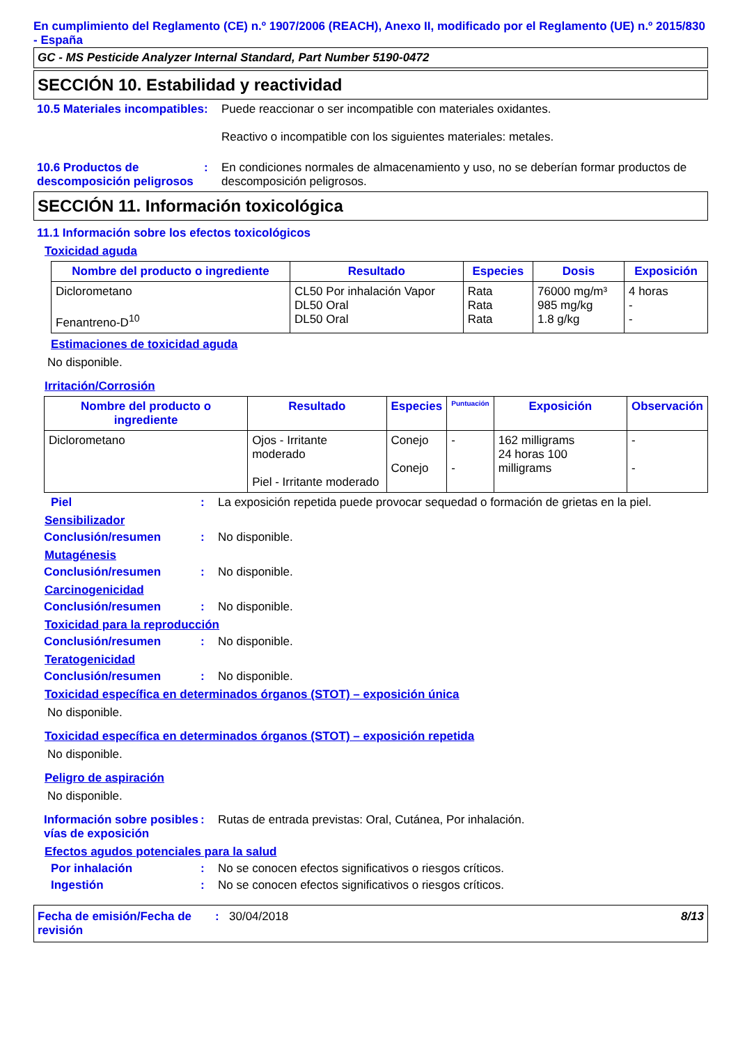En cumplimiento del Reglamento (CE) n.º 1907/2006 (REACH), Anexo II, modificado por el Reglamento (UE) n.º 2015/830 - España
GC - MS Pesticide Analyzer Internal Standard, Part Number 5190-0472
SECCIÓN 10. Estabilidad y reactividad
10.5 Materiales incompatibles
: Puede reaccionar o ser incompatible con materiales oxidantes.
Reactivo o incompatible con los siguientes materiales: metales.
10.6 Productos de descomposición peligrosos
: En condiciones normales de almacenamiento y uso, no se deberían formar productos de descomposición peligrosos.
SECCIÓN 11. Información toxicológica
11.1 Información sobre los efectos toxicológicos
Toxicidad aguda
| Nombre del producto o ingrediente | Resultado | Especies | Dosis | Exposición |
| --- | --- | --- | --- | --- |
| Diclorometano Fenantreno-D<sup>10</sup> | CL50 Por inhalación Vapor DL50 Oral DL50 Oral | Rata Rata Rata | 76000 mg/m³ 985 mg/kg 1.8 g/kg | 4 horas - - |
Estimaciones de toxicidad aguda
No disponible.
Irritación/Corrosión
| Nombre del producto o ingrediente | Resultado | Especies | Puntuación | Exposición | Observación |
| --- | --- | --- | --- | --- | --- |
| Diclorometano | Ojos - Irritante moderado Piel - Irritante moderado | Conejo Conejo | - - | 162 milligrams 24 horas 100 milligrams | - - |
Piel : La exposición repetida puede provocar sequedad o formación de grietas en la piel.
Sensibilizador
Conclusión/resumen : No disponible.
Mutagénesis
Conclusión/resumen : No disponible.
Carcinogenicidad
Conclusión/resumen : No disponible.
Toxicidad para la reproducción
Conclusión/resumen : No disponible.
Teratogenicidad
Conclusión/resumen : No disponible.
Toxicidad específica en determinados órganos (STOT) – exposición única
No disponible.
Toxicidad específica en determinados órganos (STOT) – exposición repetida
No disponible.
Peligro de aspiración
No disponible.
Información sobre posibles vías de exposición
: Rutas de entrada previstas: Oral, Cutánea, Por inhalación.
Efectos agudos potenciales para la salud
Por inhalación : No se conocen efectos significativos o riesgos críticos.
Ingestión : No se conocen efectos significativos o riesgos críticos.
Fecha de emisión/Fecha de revisión
: 30/04/2018 8/13